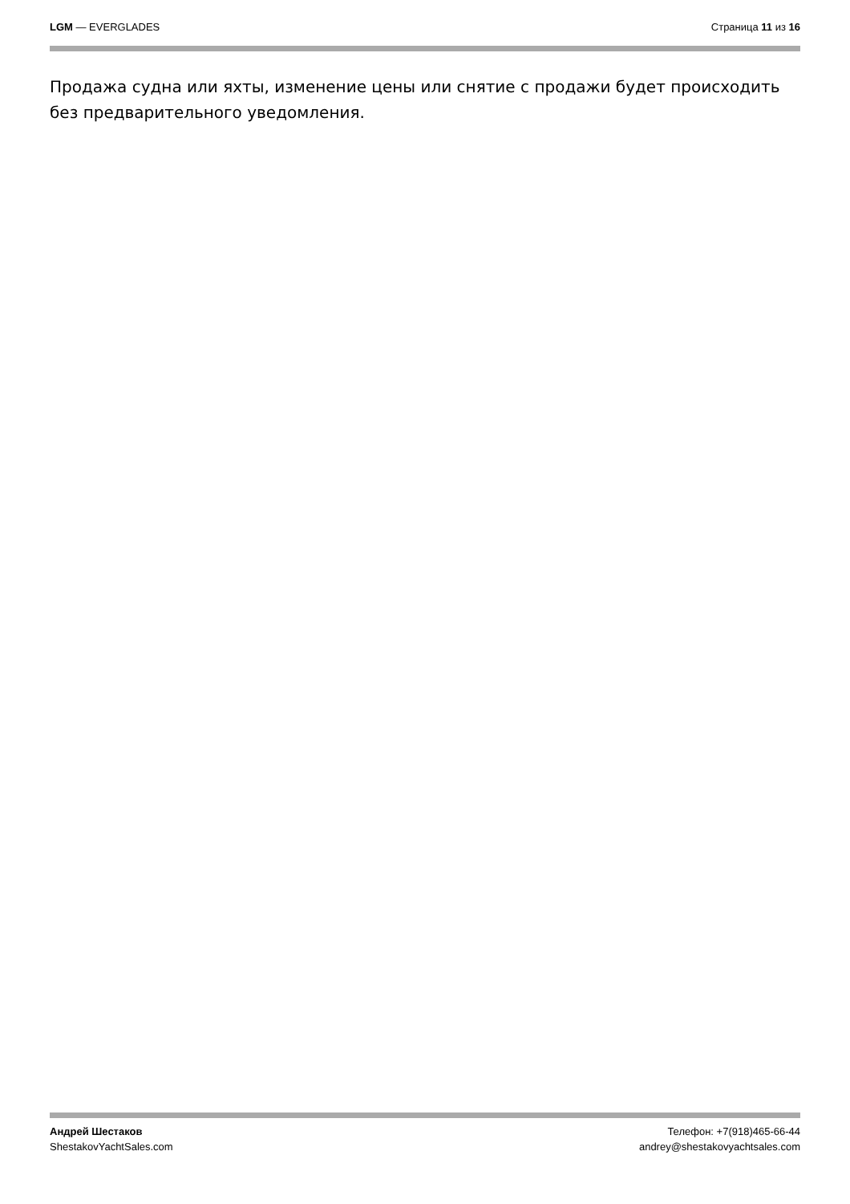LGM — EVERGLADES Страница 11 из 16
Продажа судна или яхты, изменение цены или снятие с продажи будет происходить без предварительного уведомления.
Андрей Шестаков
ShestakovYachtSales.com
Телефон: +7(918)465-66-44
andrey@shestakovyachtsales.com